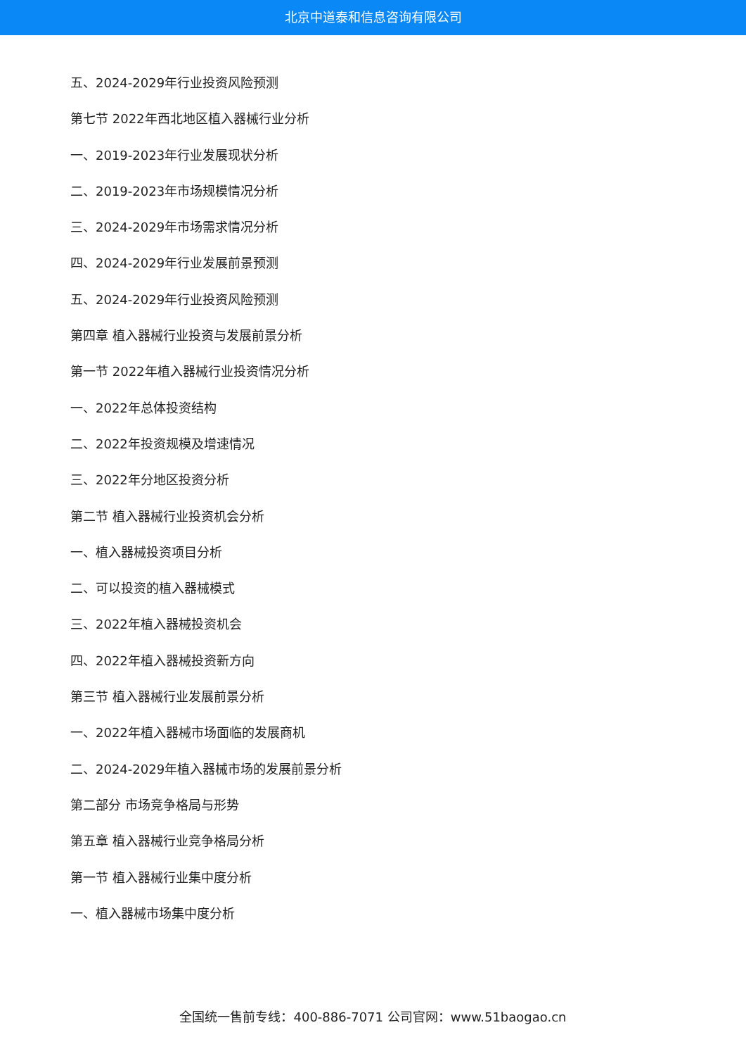北京中道泰和信息咨询有限公司
五、2024-2029年行业投资风险预测
第七节 2022年西北地区植入器械行业分析
一、2019-2023年行业发展现状分析
二、2019-2023年市场规模情况分析
三、2024-2029年市场需求情况分析
四、2024-2029年行业发展前景预测
五、2024-2029年行业投资风险预测
第四章 植入器械行业投资与发展前景分析
第一节 2022年植入器械行业投资情况分析
一、2022年总体投资结构
二、2022年投资规模及增速情况
三、2022年分地区投资分析
第二节 植入器械行业投资机会分析
一、植入器械投资项目分析
二、可以投资的植入器械模式
三、2022年植入器械投资机会
四、2022年植入器械投资新方向
第三节 植入器械行业发展前景分析
一、2022年植入器械市场面临的发展商机
二、2024-2029年植入器械市场的发展前景分析
第二部分 市场竞争格局与形势
第五章 植入器械行业竞争格局分析
第一节 植入器械行业集中度分析
一、植入器械市场集中度分析
全国统一售前专线：400-886-7071 公司官网：www.51baogao.cn